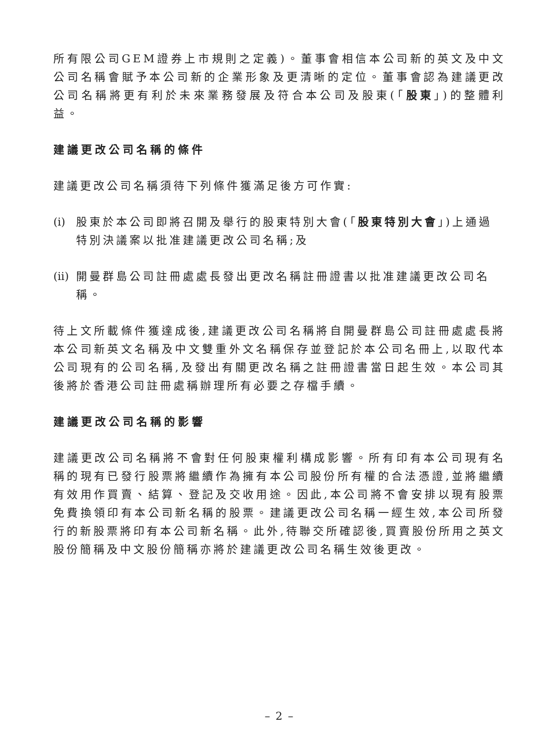所有限公司GEM證券上市規則之定義)。董事會相信本公司新的英文及中文公司名稱會賦予本公司新的企業形象及更清晰的定位。董事會認為建議更改公司名稱將更有利於未來業務發展及符合本公司及股東(「股東」)的整體利益。
建議更改公司名稱的條件
建議更改公司名稱須待下列條件獲滿足後方可作實:
(i) 股東於本公司即將召開及舉行的股東特別大會(「股東特別大會」)上通過特別決議案以批准建議更改公司名稱;及
(ii) 開曼群島公司註冊處處長發出更改名稱註冊證書以批准建議更改公司名稱。
待上文所載條件獲達成後,建議更改公司名稱將自開曼群島公司註冊處處長將本公司新英文名稱及中文雙重外文名稱保存並登記於本公司名冊上,以取代本公司現有的公司名稱,及發出有關更改名稱之註冊證書當日起生效。本公司其後將於香港公司註冊處稱辦理所有必要之存檔手續。
建議更改公司名稱的影響
建議更改公司名稱將不會對任何股東權利構成影響。所有印有本公司現有名稱的現有已發行股票將繼續作為擁有本公司股份所有權的合法憑證,並將繼續有效用作買賣、結算、登記及交收用途。因此,本公司將不會安排以現有股票免費換領印有本公司新名稱的股票。建議更改公司名稱一經生效,本公司所發行的新股票將印有本公司新名稱。此外,待聯交所確認後,買賣股份所用之英文股份簡稱及中文股份簡稱亦將於建議更改公司名稱生效後更改。
– 2 –